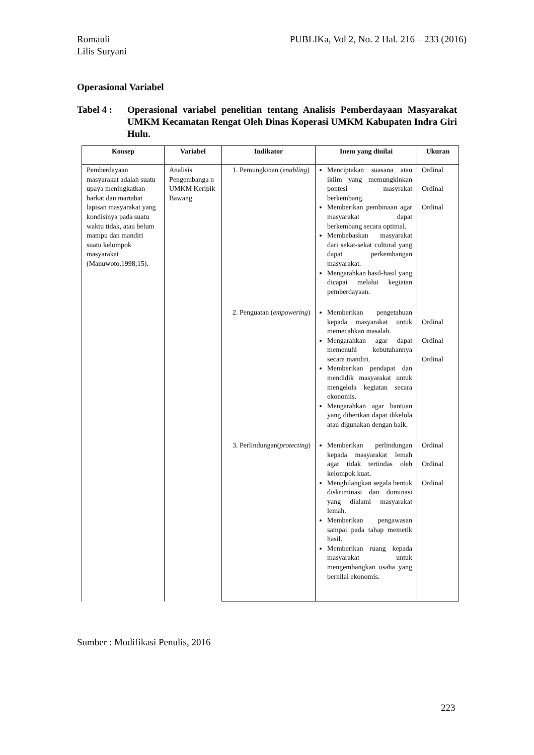PUBLIKa, Vol 2, No. 2 Hal. 216 – 233 (2016) Romauli
Lilis Suryani
Operasional Variabel
Tabel 4 :
Operasional variabel penelitian tentang Analisis Pemberdayaan Masyarakat UMKM Kecamatan Rengat Oleh Dinas Koperasi UMKM Kabupaten Indra Giri Hulu.
| Konsep | Variabel | Indikator | Inem yang dinilai | Ukuran |
| --- | --- | --- | --- | --- |
| Pemberdayaan masyarakat adalah suatu upaya meningkatkan harkat dan martabat lapisan masyarakat yang kondisinya pada suatu waktu tidak, atau belum mampu dan mandiri suatu kelompok masyarakat (Manuwoto,1998;15). | Analisis Pengembanga n UMKM Keripik Bawang | 1. Pemungkinan ( enabling ) | Menciptakan suasana atau iklim yang memungkinkan pontesi masyrakat berkembang. Memberikan pembinaan agar masyarakat dapat berkembang secara optimal. Membebaskan masyarakat dari sekat-sekat cultural yang dapat perkembangan masyarakat. Mengarahkan hasil-hasil yang dicapai melalui kegiatan pemberdayaan. | Ordinal Ordinal Ordinal |
| | | 2. Penguatan ( empowering ) | Memberikan pengetahuan kepada masyarakat untuk memecahkan masalah. Mengarahkan agar dapat memenuhi kebutuhannya secara mandiri. Memberikan pendapat dan mendidik masyarakat untuk mengelola kegiatan secara ekonomis. Mengarahkan agar bantuan yang diberikan dapat dikelola atau digunakan dengan baik. | Ordinal Ordinal Ordinal |
| | | 3. Perlindungan( protecting ) | Memberikan perlindungan kepada masyarakat lemah agar tidak tertindas oleh kelompok kuat. Menghilangkan segala bentuk diskriminasi dan dominasi yang dialami masyarakat lemah. Memberikan pengawasan sampai pada tahap memetik hasil. Memberikan ruang kepada masyarakat untuk mengembangkan usaha yang bernilai ekonomis. | Ordinal Ordinal Ordinal |
Sumber : Modifikasi Penulis, 2016
223